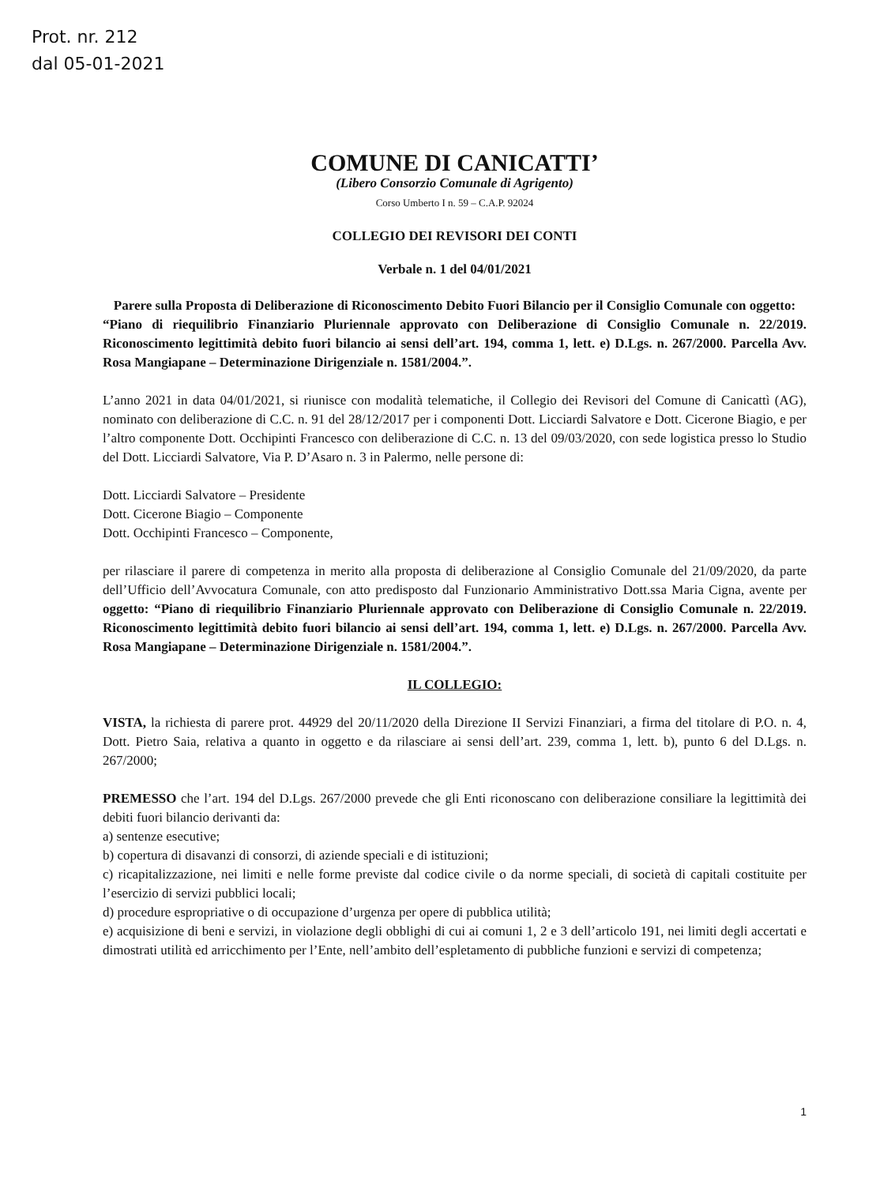Prot. nr. 212
dal 05-01-2021
COMUNE DI CANICATTI’
(Libero Consorzio Comunale di Agrigento)
Corso Umberto I n. 59 – C.A.P. 92024
COLLEGIO DEI REVISORI DEI CONTI
Verbale n. 1 del 04/01/2021
Parere sulla Proposta di Deliberazione di Riconoscimento Debito Fuori Bilancio per il Consiglio Comunale con oggetto:
“Piano di riequilibrio Finanziario Pluriennale approvato con Deliberazione di Consiglio Comunale n. 22/2019. Riconoscimento legittimità debito fuori bilancio ai sensi dell’art. 194, comma 1, lett. e) D.Lgs. n. 267/2000. Parcella Avv. Rosa Mangiapane – Determinazione Dirigenziale n. 1581/2004.”.
L’anno 2021 in data 04/01/2021, si riunisce con modalità telematiche, il Collegio dei Revisori del Comune di Canicattì (AG), nominato con deliberazione di C.C. n. 91 del 28/12/2017 per i componenti Dott. Licciardi Salvatore e Dott. Cicerone Biagio, e per l’altro componente Dott. Occhipinti Francesco con deliberazione di C.C. n. 13 del 09/03/2020, con sede logistica presso lo Studio del Dott. Licciardi Salvatore, Via P. D’Asaro n. 3 in Palermo, nelle persone di:
Dott. Licciardi Salvatore – Presidente
Dott. Cicerone Biagio – Componente
Dott. Occhipinti Francesco – Componente,
per rilasciare il parere di competenza in merito alla proposta di deliberazione al Consiglio Comunale del 21/09/2020, da parte dell’Ufficio dell’Avvocatura Comunale, con atto predisposto dal Funzionario Amministrativo Dott.ssa Maria Cigna, avente per oggetto: “Piano di riequilibrio Finanziario Pluriennale approvato con Deliberazione di Consiglio Comunale n. 22/2019. Riconoscimento legittimità debito fuori bilancio ai sensi dell’art. 194, comma 1, lett. e) D.Lgs. n. 267/2000. Parcella Avv. Rosa Mangiapane – Determinazione Dirigenziale n. 1581/2004.”.
IL COLLEGIO:
VISTA, la richiesta di parere prot. 44929 del 20/11/2020 della Direzione II Servizi Finanziari, a firma del titolare di P.O. n. 4, Dott. Pietro Saia, relativa a quanto in oggetto e da rilasciare ai sensi dell’art. 239, comma 1, lett. b), punto 6 del D.Lgs. n. 267/2000;
PREMESSO che l’art. 194 del D.Lgs. 267/2000 prevede che gli Enti riconoscano con deliberazione consiliare la legittimità dei debiti fuori bilancio derivanti da:
a) sentenze esecutive;
b) copertura di disavanzi di consorzi, di aziende speciali e di istituzioni;
c) ricapitalizzazione, nei limiti e nelle forme previste dal codice civile o da norme speciali, di società di capitali costituite per l’esercizio di servizi pubblici locali;
d) procedure espropriative o di occupazione d’urgenza per opere di pubblica utilità;
e) acquisizione di beni e servizi, in violazione degli obblighi di cui ai comuni 1, 2 e 3 dell’articolo 191, nei limiti degli accertati e dimostrati utilità ed arricchimento per l’Ente, nell’ambito dell’espletamento di pubbliche funzioni e servizi di competenza;
1